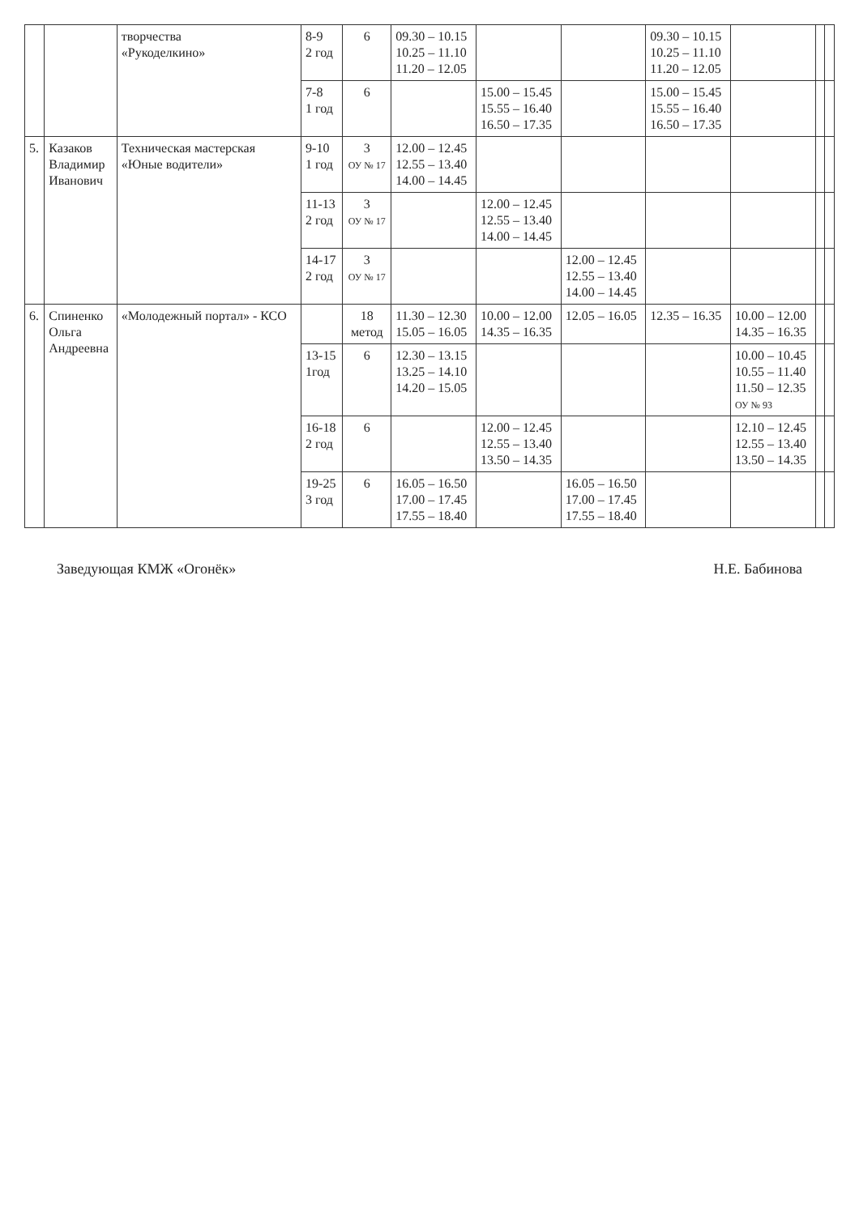| | | творчества «Рукоделкино» | 8-9 2 год | 6 | 09.30 – 10.15 10.25 – 11.10 11.20 – 12.05 | | | 09.30 – 10.15 10.25 – 11.10 11.20 – 12.05 | | | |
| | | | 7-8 1 год | 6 | | 15.00 – 15.45 15.55 – 16.40 16.50 – 17.35 | | 15.00 – 15.45 15.55 – 16.40 16.50 – 17.35 | | | |
| 5. | Казаков Владимир Иванович | Техническая мастерская «Юные водители» | 9-10 1 год | 3 ОУ № 17 | 12.00 – 12.45 12.55 – 13.40 14.00 – 14.45 | | | | | | |
| | | | 11-13 2 год | 3 ОУ № 17 | | 12.00 – 12.45 12.55 – 13.40 14.00 – 14.45 | | | | | |
| | | | 14-17 2 год | 3 ОУ № 17 | | | 12.00 – 12.45 12.55 – 13.40 14.00 – 14.45 | | | | |
| 6. | Спиненко Ольга Андреевна | «Молодежный портал» - КСО | | 18 метод | 11.30 – 12.30 15.05 – 16.05 | 10.00 – 12.00 14.35 – 16.35 | 12.05 – 16.05 | 12.35 – 16.35 | 10.00 – 12.00 14.35 – 16.35 | | |
| | | | 13-15 1год | 6 | 12.30 – 13.15 13.25 – 14.10 14.20 – 15.05 | | | | 10.00 – 10.45 10.55 – 11.40 11.50 – 12.35 ОУ № 93 | | |
| | | | 16-18 2 год | 6 | | 12.00 – 12.45 12.55 – 13.40 13.50 – 14.35 | | | 12.10 – 12.45 12.55 – 13.40 13.50 – 14.35 | | |
| | | | 19-25 3 год | 6 | 16.05 – 16.50 17.00 – 17.45 17.55 – 18.40 | | 16.05 – 16.50 17.00 – 17.45 17.55 – 18.40 | | | | |
Заведующая КМЖ «Огонёк» Н.Е. Бабинова